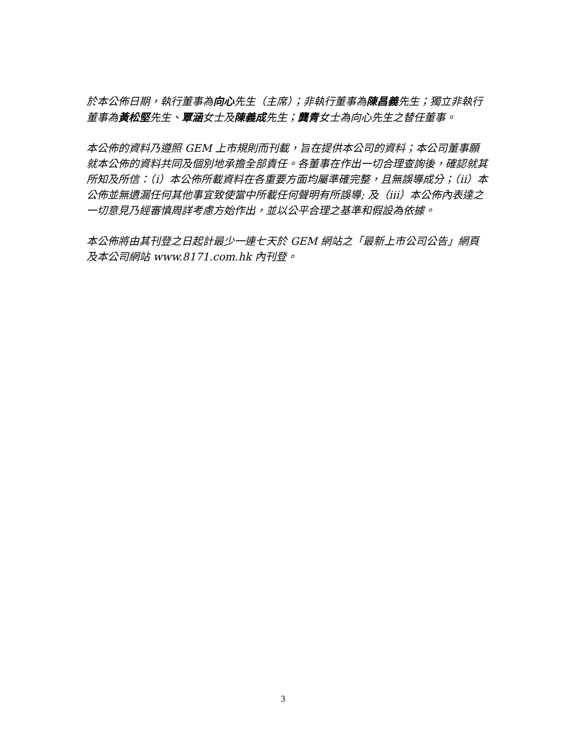於本公佈日期，執行董事為向心先生（主席）；非執行董事為陳昌義先生；獨立非執行董事為黃松堅先生、覃涵女士及陳義成先生；龔青女士為向心先生之替任董事。
本公佈的資料乃遵照 GEM 上市規則而刊載，旨在提供本公司的資料；本公司董事願就本公佈的資料共同及個別地承擔全部責任。各董事在作出一切合理查詢後，確認就其所知及所信：（i）本公佈所載資料在各重要方面均屬準確完整，且無誤導成分；（ii）本公佈並無遺漏任何其他事宜致使當中所載任何聲明有所誤導; 及（iii）本公佈內表達之一切意見乃經審慎周詳考慮方始作出，並以公平合理之基準和假設為依據。
本公佈將由其刊登之日起計最少一連七天於 GEM 網站之「最新上市公司公告」網頁及本公司網站 www.8171.com.hk 內刊登。
3